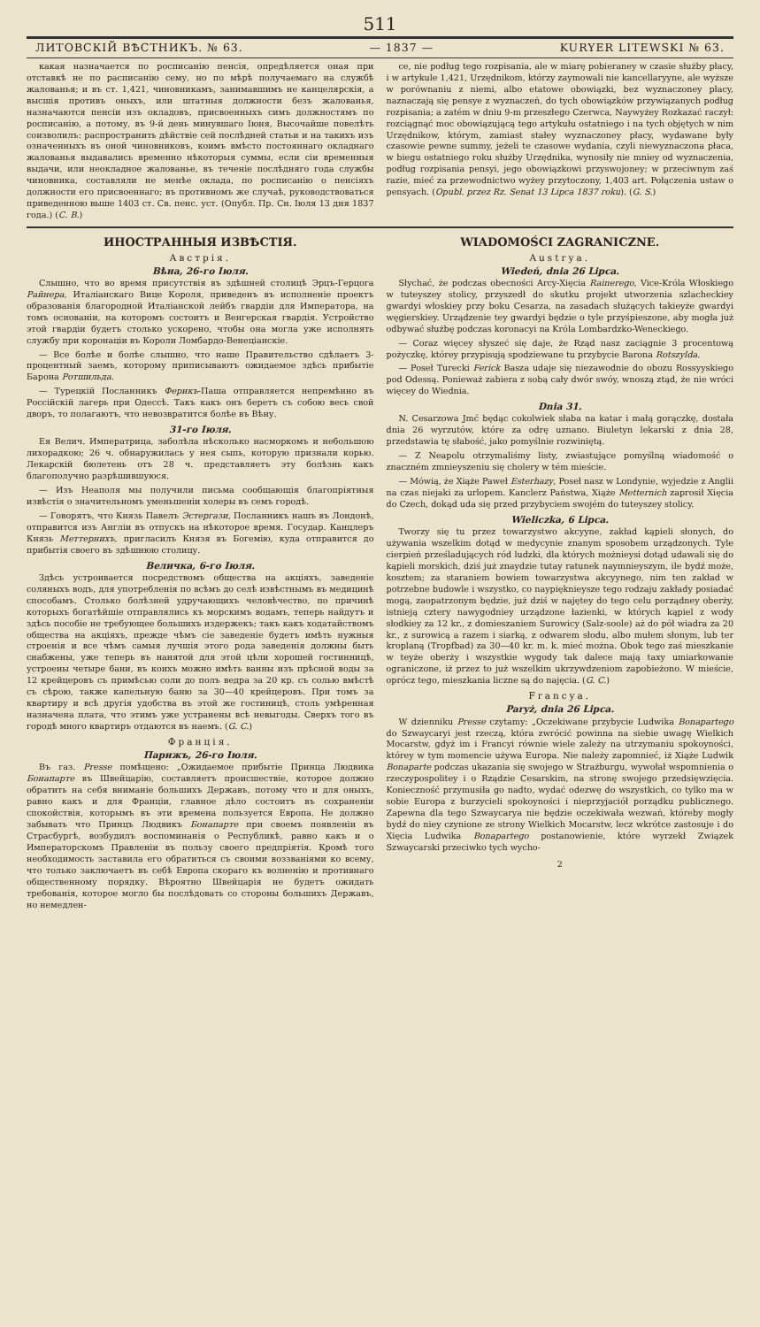511
ЛИТОВСКІЙ ВѢСТНИКЪ. № 63. — 1837 — KURYER LITEWSKI № 63.
какая назначается по росписанію пенсія, опредѣляется оная при отставкѣ не по расписанію сему, но по мѣрѣ получаемаго на службѣ жалованья; и въ ст. 1,421, чиновникамъ, занимавшимъ не канцелярскія, а высшія противъ оныхъ, или штатныя должности безъ жалованья, назначаются пенсіи изъ окладовъ, присвоенныхъ симъ должностямъ по росписанію, а потому, въ 9-й день минувшаго Іюня, Высочайше повелѣть соизволилъ: распространить дѣйствіе сей послѣдней статьи и на такихъ изъ означенныхъ въ оной чиновниковъ, коимъ вмѣсто постояннаго окладнаго жалованья выдавались временно нѣкоторыя суммы, если сіи временныя выдачи, или неокладное жалованье, въ теченіе послѣдняго года службы чиновника, составляли не менѣе оклада, по росписанію о пенсіяхъ должности его присвоеннаго; въ противномъ же случаѣ, руководствоваться приведенною выше 1403 ст. Св. пенс. уст. (Опубл. Пр. Сн. Іюля 13 дня 1837 года.) (С. В.)
ce, nie podług tego rozpisania, ale w miarę pobieraney w czasie służby płacy, i w artykule 1,421, Urzędnikom, którzy zaymowali nie kancellaryyne, ale wyższe w porównaniu z niemi, albo etatowe obowiązki, bez wyznaczoney płacy, naznaczają się pensye z wyznaczeń, do tych obowiązków przywiązanych podług rozpisania; a zatém w dniu 9-m przeszłego Czerwca, Naywyżey Rozkazać raczył: rozciągnąć moc obowiązującą tego artykułu ostatniego i na tych objętych w nim Urzędnikow, którym, zamiast stałey wyznaczoney płacy, wydawane były czasowie pewne summy, jeżeli te czasowe wydania, czyli niewyznaczona płaca, w biegu ostatniego roku służby Urzędnika, wynosiły nie mniey od wyznaczenia, podług rozpisania pensyi, jego obowiązkowi przyswojoney; w przeciwnym zaś razie, mieć za przewodnictwo wyżey przytoczony, 1,403 art. Połączenia ustaw o pensyach. (Opubl. przez Rz. Senat 13 Lipca 1837 roku). (G. S.)
ИНОСТРАННЫЯ ИЗВѢСТІЯ.
Австрія.
Вѣна, 26-го Іюля.
Слышно, что во время присутствія въ здѣшней столицѣ Эрцъ-Герцога Райнера, Италіанскаго Вице Короля, приведенъ въ исполненіе проектъ образованія благородной Италіанской лейбъ гвардіи для Императора, на томъ основаніи, на которомъ состоитъ и Венгерская гвардія. Устройство этой гвардіи будетъ столько ускорено, чтобы она могла уже исполнять службу при коронаціи въ Короли Ломбардо-Венеціанскіе.
— Все болѣе и болѣе слышно, что наше Правительство сдѣлаетъ 3-процентный заемъ, которому приписываютъ ожидаемое здѣсь прибытіе Барона Ротшильда.
— Турецкій Посланникъ Ферикъ-Паша отправляется непремѣнно въ Россійскій лагерь при Одессѣ. Такъ какъ онъ беретъ съ собою весь свой дворъ, то полагаютъ, что невозвратится болѣе въ Вѣну.
31-го Іюля.
Ея Велич. Императрица, заболѣла нѣсколько насморкомъ и небольшою лихорадкою; 26 ч. обнаружилась у нея сыпь, которую признали корью. Лекарскій бюлетень отъ 28 ч. представляетъ эту болѣзнь какъ благополучно разрѣшившуюся.
— Изъ Неаполя мы получили письма сообщающія благопріятныя извѣстія о значительномъ уменьшеніи холеры въ семъ городѣ.
— Говорятъ, что Князь Павелъ Эстергази, Посланникъ нашъ въ Лондонѣ, отправится изъ Англіи въ отпускъ на нѣкоторое время. Государ. Канцлеръ Князь Меттернихъ, пригласилъ Князя въ Богемію, куда отправится до прибытія своего въ здѣшнюю столицу.
Величка, 6-го Іюля.
Здѣсь устроивается посредствомъ общества на акціяхъ, заведеніе соляныхъ водъ, для употребленія по всѣмъ до селѣ извѣстнымъ въ медицинѣ способамъ. Столько болѣзней удручающихъ человѣчество, по причинѣ которыхъ богатѣйшіе отправлялись къ морскимъ водамъ, теперь найдутъ и здѣсь пособіе не требующее большихъ издержекъ; такъ какъ ходатайствомъ общества на акціяхъ, прежде чѣмъ сіе заведеніе будетъ имѣть нужныя строенія и все чѣмъ самыя лучшія этого рода заведенія должны быть снабжены, уже теперь въ нанятой для этой цѣли хорошей гостинницѣ, устроены четыре бани, въ коихъ можно имѣть ванны изъ прѣсной воды за 12 крейцеровъ съ примѣсью соли до полъ ведра за 20 кр. съ солью вмѣстѣ съ сѣрою, также капельную баню за 30—40 крейцеровъ. При томъ за квартиру и всѣ другія удобства въ этой же гостиницѣ, столь умѣренная назначена плата, что этимъ уже устранены всѣ невыгоды. Сверхъ того въ городѣ много квартиръ отдаются въ наемъ. (G. C.)
Франція.
Парижъ, 26-го Іюля.
Въ газ. Presse помѣщено: „Ожидаемое прибытіе Принца Людвика Бонапарте въ Швейцарію, составляетъ происшествіе, которое должно обратить на себя вниманіе большихъ Державъ, потому что и для оныхъ, равно какъ и для Франціи, главное дѣло состоитъ въ сохраненіи спокойствія, которымъ въ эти времена пользуется Европа. Не должно забывать что Принцъ Людвикъ Бонапарте при своемъ появленіи въ Страсбургѣ, возбудилъ воспоминанія о Республикѣ, равно какъ и о Императорскомъ Правленіи въ пользу своего предпріятія. Кромѣ того необходимость заставила его обратиться съ своими воззваніями ко всему, что только заключаетъ въ себѣ Европа скораго къ волненію и противнаго общественному порядку. Вѣроятно Швейцарія не будетъ ожидать требованія, которое могло бы послѣдовать со стороны большихъ Державъ, но немедлен-
WIADOMOŚCI ZAGRANICZNE.
Austrya.
Wiedeń, dnia 26 Lipca.
Słychać, że podczas obecności Arcy-Xięcia Rainerego, Vice-Króla Włoskiego w tuteyszey stolicy, przyszedł do skutku projekt utworzenia szlacheckiey gwardyi włoskiey przy boku Cesarza, na zasadach służących takieyże gwardyi węgierskiey. Urządzenie tey gwardyi będzie o tyle przyśpieszone, aby mogła już odbywać służbę podczas koronacyi na Króla Lombardzko-Weneckiego.
— Coraz więcey słyszeć się daje, że Rząd nasz zaciągnie 3 procentową pożyczkę, którey przypisują spodziewane tu przybycie Barona Rotszylda.
— Poseł Turecki Ferick Basza udaje się niezawodnie do obozu Rossyyskiego pod Odessą. Ponieważ zabiera z sobą cały dwór swóy, wnoszą ztąd, że nie wróci więcey do Wiednia.
Dnia 31.
N. Cesarzowa Jmć będąc cokolwiek słaba na katar i małą gorączkę, dostała dnia 26 wyrzutów, które za odrę uznano. Biuletyn lekarski z dnia 28, przedstawia tę słabość, jako pomyślnie rozwiniętą.
— Z Neapolu otrzymaliśmy listy, zwiastujące pomyślną wiadomość o znaczném zmnieyszeniu się cholery w tém mieście.
— Mówią, że Xiąże Paweł Esterhazy, Poseł nasz w Londynie, wyjedzie z Anglii na czas niejaki za urlopem. Kanclerz Państwa, Xiąże Metternich zaprosił Xięcia do Czech, dokąd uda się przed przybyciem swojém do tuteyszey stolicy.
Wieliczka, 6 Lipca.
Tworzy się tu przez towarzystwo akcyyne, zakład kąpieli słonych, do używania wszelkim dotąd w medycynie znanym sposobem urządzonych. Tyle cierpień prześladujących ród ludzki, dla których możnieysi dotąd udawali się do kąpieli morskich, dziś już znaydzie tutay ratunek naymnieyszym, ile bydź może, kosztem; za staraniem bowiem towarzystwa akcyynego, nim ten zakład w potrzebne budowle i wszystko, co naypięknieysze tego rodzaju zakłady posiadać mogą, zaopatrzonym będzie, już dziś w najętey do tego celu porządney oberży, istnieją cztery nawygodniey urządzone łazienki, w których kąpiel z wody słodkiey za 12 kr., z domieszaniem Surowicy (Salz-soole) aż do pół wiadra za 20 kr., z surowicą a razem i siarką, z odwarem słodu, albo mułem słonym, lub ter kroplaną (Tropfbad) za 30—40 kr. m. k. mieć można. Obok tego zaś mieszkanie w teyże oberży i wszystkie wygody tak dalece mają taxy umiarkowanie ograniczone, iż przez to już wszelkim ukrzywdzeniom zapobieżono. W mieście, oprócz tego, mieszkania liczne są do najęcia. (G. C.)
Francya.
Paryż, dnia 26 Lipca.
W dzienniku Presse czytamy: „Oczekiwane przybycie Ludwika Bonapartego do Szwaycaryi jest rzeczą, która zwrócić powinna na siebie uwagę Wielkich Mocarstw, gdyż im i Francyi równie wiele zależy na utrzymaniu spokoyności, którey w tym momencie używa Europa. Nie należy zapomnieć, iż Xiąże Ludwik Bonaparte podczas ukazania się swojego w Strażburgu, wywołał wspomnienia o rzeczypospolitey i o Rządzie Cesarskim, na stronę swojego przedsięwzięcia. Konieczność przymusiła go nadto, wydać odezwę do wszystkich, co tylko ma w sobie Europa z burzycieli spokoyności i nieprzyjaciół porządku publicznego. Zapewna dla tego Szwaycarya nie będzie oczekiwała wezwań, któreby mogły bydź do niey czynione ze strony Wielkich Mocarstw, lecz wkrótce zastosuje i do Xięcia Ludwika Bonapartego postanowienie, które wyrzekł Związek Szwaycarski przeciwko tych wycho-
2